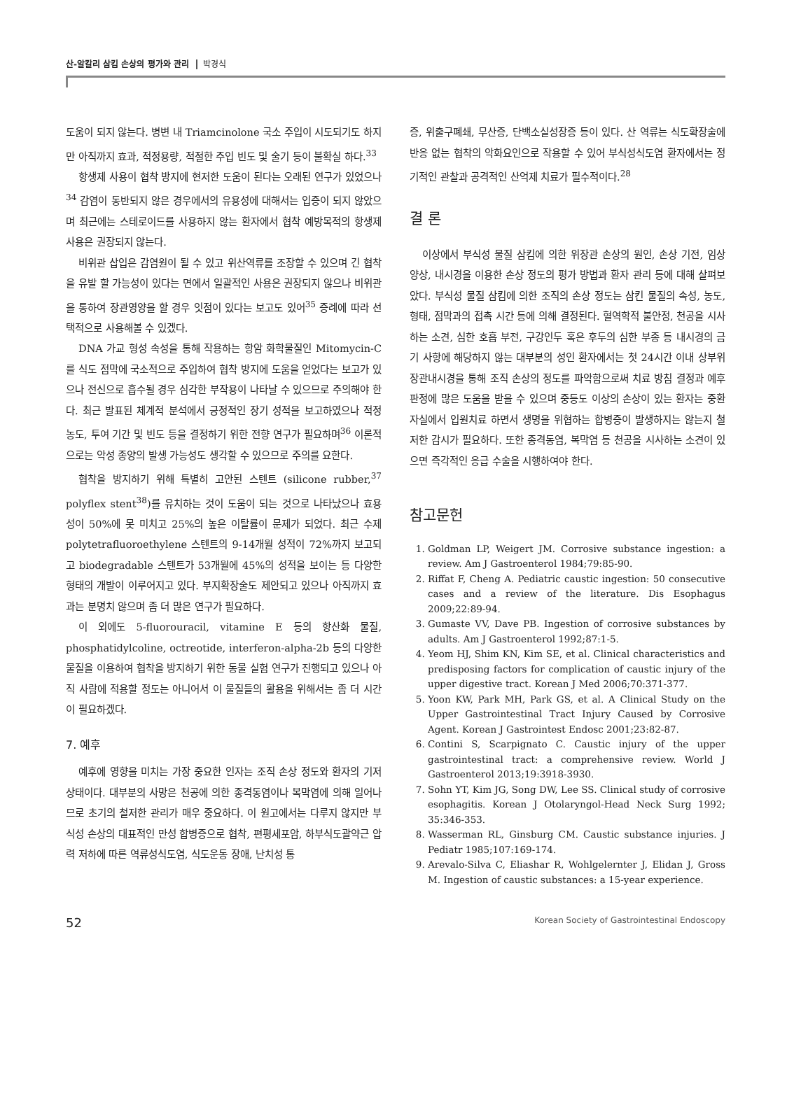산-알칼리 삼킴 손상의 평가와 관리 박경식
도움이 되지 않는다. 병변 내 Triamcinolone 국소 주입이 시도되기도 하지만 아직까지 효과, 적정용량, 적절한 주입 빈도 및 술기 등이 불확실 하다.<sup>33</sup>
항생제 사용이 협착 방지에 현저한 도움이 된다는 오래된 연구가 있었으나<sup>34</sup> 감염이 동반되지 않은 경우에서의 유용성에 대해서는 입증이 되지 않았으며 최근에는 스테로이드를 사용하지 않는 환자에서 협착 예방목적의 항생제 사용은 권장되지 않는다.
비위관 삽입은 감염원이 될 수 있고 위산역류를 조장할 수 있으며 긴 협착을 유발 할 가능성이 있다는 면에서 일괄적인 사용은 권장되지 않으나 비위관을 통하여 장관영양을 할 경우 잇점이 있다는 보고도 있어<sup>35</sup> 증례에 따라 선택적으로 사용해볼 수 있겠다.
DNA 가교 형성 속성을 통해 작용하는 항암 화학물질인 Mitomycin-C를 식도 점막에 국소적으로 주입하여 협착 방지에 도움을 얻었다는 보고가 있으나 전신으로 흡수될 경우 심각한 부작용이 나타날 수 있으므로 주의해야 한다. 최근 발표된 체계적 분석에서 긍정적인 장기 성적을 보고하였으나 적정 농도, 투여 기간 및 빈도 등을 결정하기 위한 전향 연구가 필요하며<sup>36</sup> 이론적으로는 악성 종양의 발생 가능성도 생각할 수 있으므로 주의를 요한다.
협착을 방지하기 위해 특별히 고안된 스텐트 (silicone rubber,<sup>37</sup> polyflex stent<sup>38</sup>)를 유치하는 것이 도움이 되는 것으로 나타났으나 효용성이 50%에 못 미치고 25%의 높은 이탈률이 문제가 되었다. 최근 수제 polytetrafluoroethylene 스텐트의 9-14개월 성적이 72%까지 보고되고 biodegradable 스텐트가 53개월에 45%의 성적을 보이는 등 다양한 형태의 개발이 이루어지고 있다. 부지확장술도 제안되고 있으나 아직까지 효과는 분명치 않으며 좀 더 많은 연구가 필요하다.
이 외에도 5-fluorouracil, vitamine E 등의 항산화 물질, phosphatidylcoline, octreotide, interferon-alpha-2b 등의 다양한 물질을 이용하여 협착을 방지하기 위한 동물 실험 연구가 진행되고 있으나 아직 사람에 적용할 정도는 아니어서 이 물질들의 활용을 위해서는 좀 더 시간이 필요하겠다.
7. 예후
예후에 영향을 미치는 가장 중요한 인자는 조직 손상 정도와 환자의 기저 상태이다. 대부분의 사망은 천공에 의한 종격동염이나 복막염에 의해 일어나므로 초기의 철저한 관리가 매우 중요하다. 이 원고에서는 다루지 않지만 부식성 손상의 대표적인 만성 합병증으로 협착, 편평세포암, 하부식도괄약근 압력 저하에 따른 역류성식도염, 식도운동 장애, 난치성 통
증, 위출구폐쇄, 무산증, 단백소실성장증 등이 있다. 산 역류는 식도확장술에 반응 없는 협착의 악화요인으로 작용할 수 있어 부식성식도염 환자에서는 정기적인 관찰과 공격적인 산억제 치료가 필수적이다.<sup>28</sup>
결 론
이상에서 부식성 물질 삼킴에 의한 위장관 손상의 원인, 손상 기전, 임상 양상, 내시경을 이용한 손상 정도의 평가 방법과 환자 관리 등에 대해 살펴보았다. 부식성 물질 삼킴에 의한 조직의 손상 정도는 삼킨 물질의 속성, 농도, 형태, 점막과의 접촉 시간 등에 의해 결정된다. 혈역학적 불안정, 천공을 시사하는 소견, 심한 호흡 부전, 구강인두 혹은 후두의 심한 부종 등 내시경의 금기 사항에 해당하지 않는 대부분의 성인 환자에서는 첫 24시간 이내 상부위장관내시경을 통해 조직 손상의 정도를 파악함으로써 치료 방침 결정과 예후 판정에 많은 도움을 받을 수 있으며 중등도 이상의 손상이 있는 환자는 중환자실에서 입원치료 하면서 생명을 위협하는 합병증이 발생하지는 않는지 철저한 감시가 필요하다. 또한 종격동염, 복막염 등 천공을 시사하는 소견이 있으면 즉각적인 응급 수술을 시행하여야 한다.
참고문헌
1. Goldman LP, Weigert JM. Corrosive substance ingestion: a review. Am J Gastroenterol 1984;79:85-90.
2. Riffat F, Cheng A. Pediatric caustic ingestion: 50 consecutive cases and a review of the literature. Dis Esophagus 2009;22:89-94.
3. Gumaste VV, Dave PB. Ingestion of corrosive substances by adults. Am J Gastroenterol 1992;87:1-5.
4. Yeom HJ, Shim KN, Kim SE, et al. Clinical characteristics and predisposing factors for complication of caustic injury of the upper digestive tract. Korean J Med 2006;70:371-377.
5. Yoon KW, Park MH, Park GS, et al. A Clinical Study on the Upper Gastrointestinal Tract Injury Caused by Corrosive Agent. Korean J Gastrointest Endosc 2001;23:82-87.
6. Contini S, Scarpignato C. Caustic injury of the upper gastrointestinal tract: a comprehensive review. World J Gastroenterol 2013;19:3918-3930.
7. Sohn YT, Kim JG, Song DW, Lee SS. Clinical study of corrosive esophagitis. Korean J Otolaryngol-Head Neck Surg 1992; 35:346-353.
8. Wasserman RL, Ginsburg CM. Caustic substance injuries. J Pediatr 1985;107:169-174.
9. Arevalo-Silva C, Eliashar R, Wohlgelernter J, Elidan J, Gross M. Ingestion of caustic substances: a 15-year experience.
52 Korean Society of Gastrointestinal Endoscopy